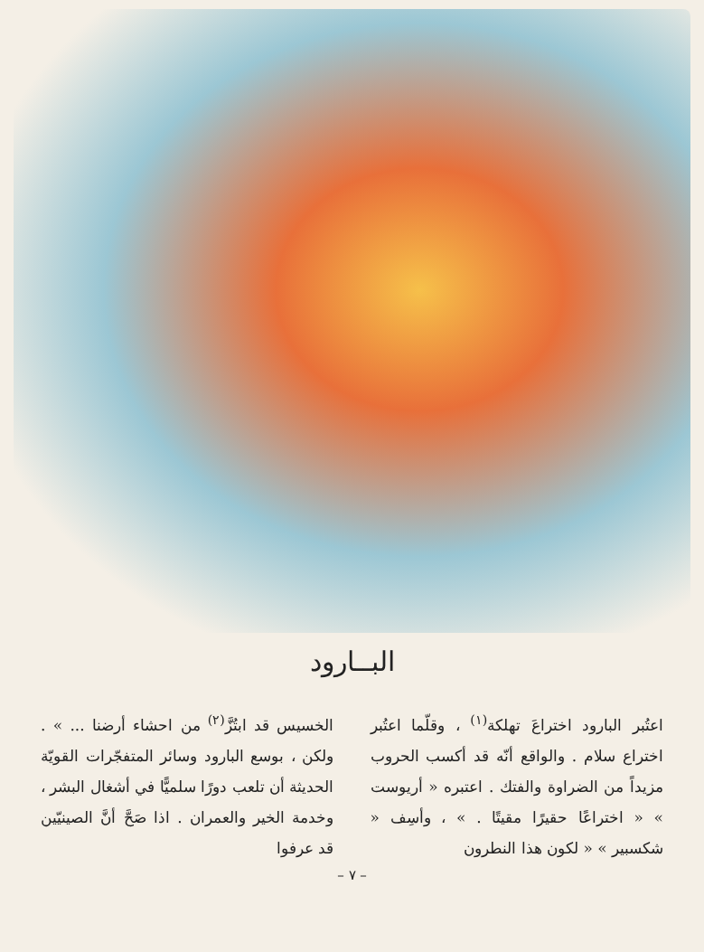البــارود
اعتُبر البارود اختراعَ تهلكة<sup>(١)</sup> ، وقلّما اعتُبر اختراع سلام . والواقع أنّه قد أكسب الحروب مزيداً من الضراوة والفتك . اعتبره « أريوست » « اختراعًا حقيرًا مقيتًا . » ، وأسِف « شكسبير » « لكون هذا النطرون
الخسيس قد ابتُزَّ<sup>(٢)</sup> من احشاء أرضنا ... » . ولكن ، بوسع البارود وسائر المتفجّرات القويّة الحديثة أن تلعب دورًا سلميًّا في أشغال البشر ، وخدمة الخير والعمران . اذا صَحَّ أنَّ الصينيّين قد عرفوا
– ٧ –